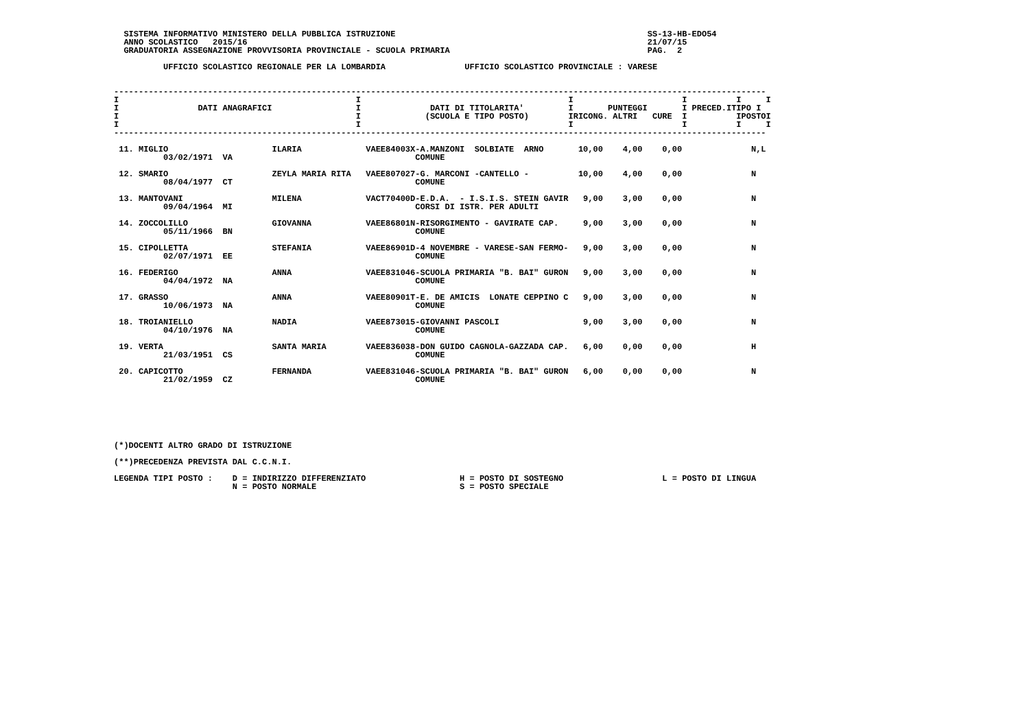SISTEMA INFORMATIVO MINISTERO DELLA PUBBLICA ISTRUZIONE                                                   SS-13-HB-EDO54
  ANNO SCOLASTICO   2015/16                                                                                 21/07/15
  GRADUATORIA ASSEGNAZIONE PROVVISORIA PROVINCIALE - SCUOLA PRIMARIA                                        PAG.  2

          UFFICIO SCOLASTICO REGIONALE PER LA LOMBARDIA                UFFICIO SCOLASTICO PROVINCIALE : VARESE


------------------------------------------------------------------------------------------------------------------------------------
I                                                I                                          I                      I          I     I
I                DATI ANAGRAFICI                 I              DATI DI TITOLARITA'         I       PUNTEGGI       I PRECED.ITIPO I
I                                                I             (SCUOLA E TIPO POSTO)        IRICONG. ALTRI   CURE  I          IPOSTOI
I                                                I                                          I                      I          I     I
------------------------------------------------------------------------------------------------------------------------------------

 11. MIGLIO                     ILARIA             VAEE84003X-A.MANZONI  SOLBIATE  ARNO       10,00    4,00    0,00              N,L
          03/02/1971  VA                                     COMUNE

 12. SMARIO                     ZEYLA MARIA RITA   VAEE807027-G. MARCONI -CANTELLO -          10,00    4,00    0,00              N
          08/04/1977  CT                                     COMUNE

 13. MANTOVANI                  MILENA             VACT70400D-E.D.A.  - I.S.I.S. STEIN GAVIR   9,00    3,00    0,00              N
          09/04/1964  MI                                     CORSI DI ISTR. PER ADULTI

 14. ZOCCOLILLO                 GIOVANNA           VAEE86801N-RISORGIMENTO - GAVIRATE CAP.     9,00    3,00    0,00              N
          05/11/1966  BN                                     COMUNE

 15. CIPOLLETTA                 STEFANIA           VAEE86901D-4 NOVEMBRE - VARESE-SAN FERMO-   9,00    3,00    0,00              N
          02/07/1971  EE                                     COMUNE

 16. FEDERIGO                   ANNA               VAEE831046-SCUOLA PRIMARIA "B. BAI" GURON   9,00    3,00    0,00              N
          04/04/1972  NA                                     COMUNE

 17. GRASSO                     ANNA               VAEE80901T-E. DE AMICIS  LONATE CEPPINO C   9,00    3,00    0,00              N
          10/06/1973  NA                                     COMUNE

 18. TROIANIELLO                NADIA              VAEE873015-GIOVANNI PASCOLI                 9,00    3,00    0,00              N
          04/10/1976  NA                                     COMUNE

 19. VERTA                      SANTA MARIA        VAEE836038-DON GUIDO CAGNOLA-GAZZADA CAP.   6,00    0,00    0,00              H
          21/03/1951  CS                                     COMUNE

 20. CAPICOTTO                  FERNANDA           VAEE831046-SCUOLA PRIMARIA "B. BAI" GURON   6,00    0,00    0,00              N
          21/02/1959  CZ                                     COMUNE







(*)DOCENTI ALTRO GRADO DI ISTRUZIONE

(**)PRECEDENZA PREVISTA DAL C.C.N.I.

LEGENDA TIPI POSTO :    D = INDIRIZZO DIFFERENZIATO                   H = POSTO DI SOSTEGNO                    L = POSTO DI LINGUA
                        N = POSTO NORMALE                             S = POSTO SPECIALE